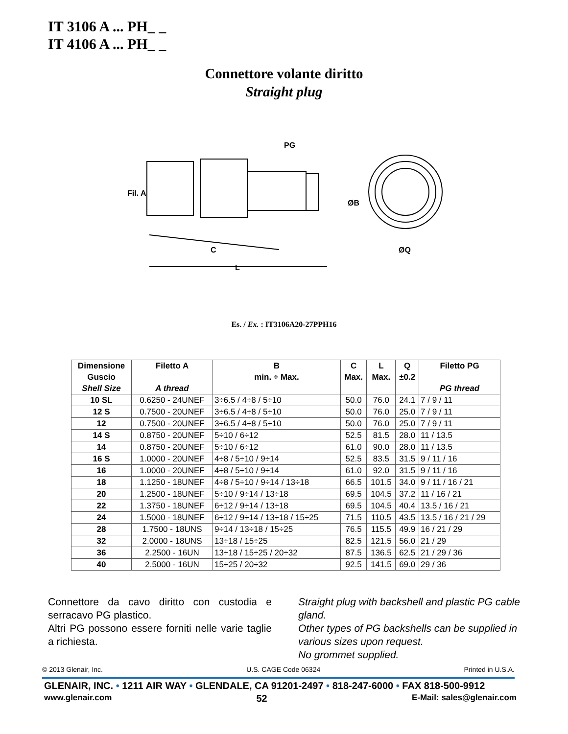IT 3106 A ... PH_ _
IT 4106 A ... PH_ _
Connettore volante diritto
Straight plug
PG
C
L
ØQ
Fil. A
ØB
Es. / Ex. : IT3106A20-27PPH16
| Dimensione Guscio Shell Size | Filetto A A thread | B min. ÷ Max. | C Max. | L Max. | Q ±0.2 | Filetto PG PG thread |
| --- | --- | --- | --- | --- | --- | --- |
| 10 SL | 0.6250 - 24UNEF | 3÷6.5 / 4÷8 / 5÷10 | 50.0 | 76.0 | 24.1 | 7 / 9 / 11 |
| 12 S | 0.7500 - 20UNEF | 3÷6.5 / 4÷8 / 5÷10 | 50.0 | 76.0 | 25.0 | 7 / 9 / 11 |
| 12 | 0.7500 - 20UNEF | 3÷6.5 / 4÷8 / 5÷10 | 50.0 | 76.0 | 25.0 | 7 / 9 / 11 |
| 14 S | 0.8750 - 20UNEF | 5÷10 / 6÷12 | 52.5 | 81.5 | 28.0 | 11 / 13.5 |
| 14 | 0.8750 - 20UNEF | 5÷10 / 6÷12 | 61.0 | 90.0 | 28.0 | 11 / 13.5 |
| 16 S | 1.0000 - 20UNEF | 4÷8 / 5÷10 / 9÷14 | 52.5 | 83.5 | 31.5 | 9 / 11 / 16 |
| 16 | 1.0000 - 20UNEF | 4÷8 / 5÷10 / 9÷14 | 61.0 | 92.0 | 31.5 | 9 / 11 / 16 |
| 18 | 1.1250 - 18UNEF | 4÷8 / 5÷10 / 9÷14 / 13÷18 | 66.5 | 101.5 | 34.0 | 9 / 11 / 16 / 21 |
| 20 | 1.2500 - 18UNEF | 5÷10 / 9÷14 / 13÷18 | 69.5 | 104.5 | 37.2 | 11 / 16 / 21 |
| 22 | 1.3750 - 18UNEF | 6÷12 / 9÷14 / 13÷18 | 69.5 | 104.5 | 40.4 | 13.5 / 16 / 21 |
| 24 | 1.5000 - 18UNEF | 6÷12 / 9÷14 / 13÷18 / 15÷25 | 71.5 | 110.5 | 43.5 | 13.5 / 16 / 21 / 29 |
| 28 | 1.7500 - 18UNS | 9÷14 / 13÷18 / 15÷25 | 76.5 | 115.5 | 49.9 | 16 / 21 / 29 |
| 32 | 2.0000 - 18UNS | 13÷18 / 15÷25 | 82.5 | 121.5 | 56.0 | 21 / 29 |
| 36 | 2.2500 - 16UN | 13÷18 / 15÷25 / 20÷32 | 87.5 | 136.5 | 62.5 | 21 / 29 / 36 |
| 40 | 2.5000 - 16UN | 15÷25 / 20÷32 | 92.5 | 141.5 | 69.0 | 29 / 36 |
Connettore da cavo diritto con custodia e serracavo PG plastico.
Altri PG possono essere forniti nelle varie taglie a richiesta.
Straight plug with backshell and plastic PG cable gland.
Other types of PG backshells can be supplied in various sizes upon request.
No grommet supplied.
© 2013 Glenair, Inc. U.S. CAGE Code 06324 Printed in U.S.A.
GLENAIR, INC. • 1211 AIR WAY • GLENDALE, CA 91201-2497 • 818-247-6000 • FAX 818-500-9912
www.glenair.com 52 E-Mail: sales@glenair.com